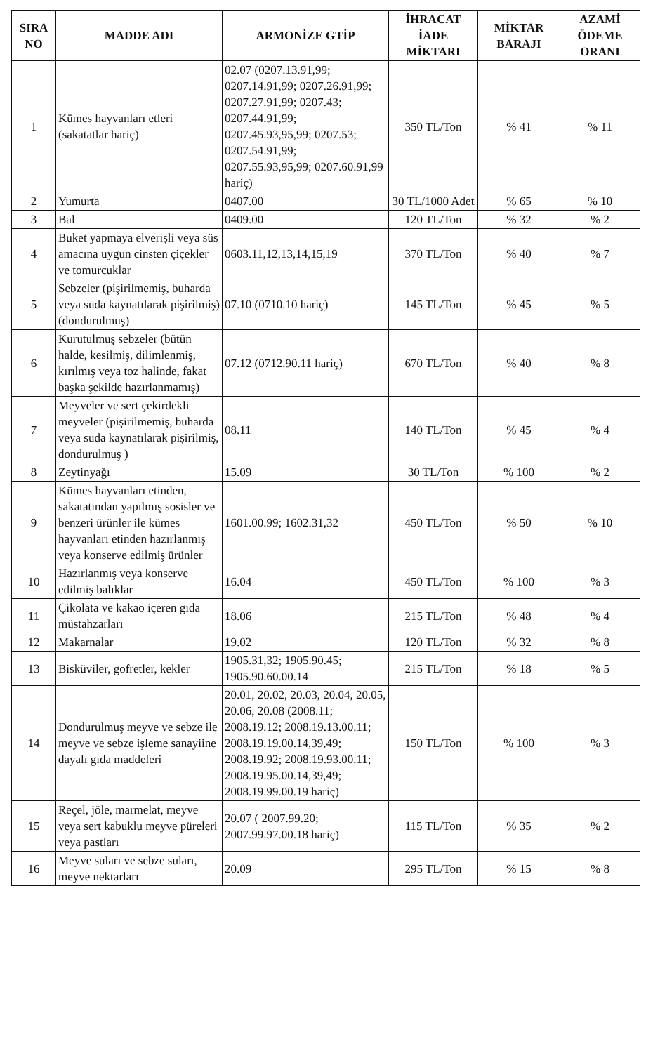| SIRA NO | MADDE ADI | ARMONİZE GTİP | İHRACAT İADE MİKTARI | MİKTAR BARAJI | AZAMİ ÖDEME ORANI |
| --- | --- | --- | --- | --- | --- |
| 1 | Kümes hayvanları etleri (sakatatlar hariç) | 02.07 (0207.13.91,99; 0207.14.91,99; 0207.26.91,99; 0207.27.91,99; 0207.43; 0207.44.91,99; 0207.45.93,95,99; 0207.53; 0207.54.91,99; 0207.55.93,95,99; 0207.60.91,99 hariç) | 350 TL/Ton | % 41 | % 11 |
| 2 | Yumurta | 0407.00 | 30 TL/1000 Adet | % 65 | % 10 |
| 3 | Bal | 0409.00 | 120 TL/Ton | % 32 | % 2 |
| 4 | Buket yapmaya elverişli veya süs amacına uygun cinsten çiçekler ve tomurcuklar | 0603.11,12,13,14,15,19 | 370 TL/Ton | % 40 | % 7 |
| 5 | Sebzeler (pişirilmemiş, buharda veya suda kaynatılarak pişirilmiş) (dondurulmuş) | 07.10 (0710.10 hariç) | 145 TL/Ton | % 45 | % 5 |
| 6 | Kurutulmuş sebzeler (bütün halde, kesilmiş, dilimlenmiş, kırılmış veya toz halinde, fakat başka şekilde hazırlanmamış) | 07.12 (0712.90.11 hariç) | 670 TL/Ton | % 40 | % 8 |
| 7 | Meyveler ve sert çekirdekli meyveler (pişirilmemiş, buharda veya suda kaynatılarak pişirilmiş, dondurulmuş ) | 08.11 | 140 TL/Ton | % 45 | % 4 |
| 8 | Zeytinyağı | 15.09 | 30 TL/Ton | % 100 | % 2 |
| 9 | Kümes hayvanları etinden, sakatatından yapılmış sosisler ve benzeri ürünler ile kümes hayvanları etinden hazırlanmış veya konserve edilmiş ürünler | 1601.00.99; 1602.31,32 | 450 TL/Ton | % 50 | % 10 |
| 10 | Hazırlanmış veya konserve edilmiş balıklar | 16.04 | 450 TL/Ton | % 100 | % 3 |
| 11 | Çikolata ve kakao içeren gıda müstahzarları | 18.06 | 215 TL/Ton | % 48 | % 4 |
| 12 | Makarnalar | 19.02 | 120 TL/Ton | % 32 | % 8 |
| 13 | Bisküviler, gofretler, kekler | 1905.31,32; 1905.90.45; 1905.90.60.00.14 | 215 TL/Ton | % 18 | % 5 |
| 14 | Dondurulmuş meyve ve sebze ile meyve ve sebze işleme sanayiine dayalı gıda maddeleri | 20.01, 20.02, 20.03, 20.04, 20.05, 20.06, 20.08 (2008.11; 2008.19.12; 2008.19.13.00.11; 2008.19.19.00.14,39,49; 2008.19.92; 2008.19.93.00.11; 2008.19.95.00.14,39,49; 2008.19.99.00.19 hariç) | 150 TL/Ton | % 100 | % 3 |
| 15 | Reçel, jöle, marmelat, meyve veya sert kabuklu meyve püreleri veya pastları | 20.07 ( 2007.99.20; 2007.99.97.00.18 hariç) | 115 TL/Ton | % 35 | % 2 |
| 16 | Meyve suları ve sebze suları, meyve nektarları | 20.09 | 295 TL/Ton | % 15 | % 8 |